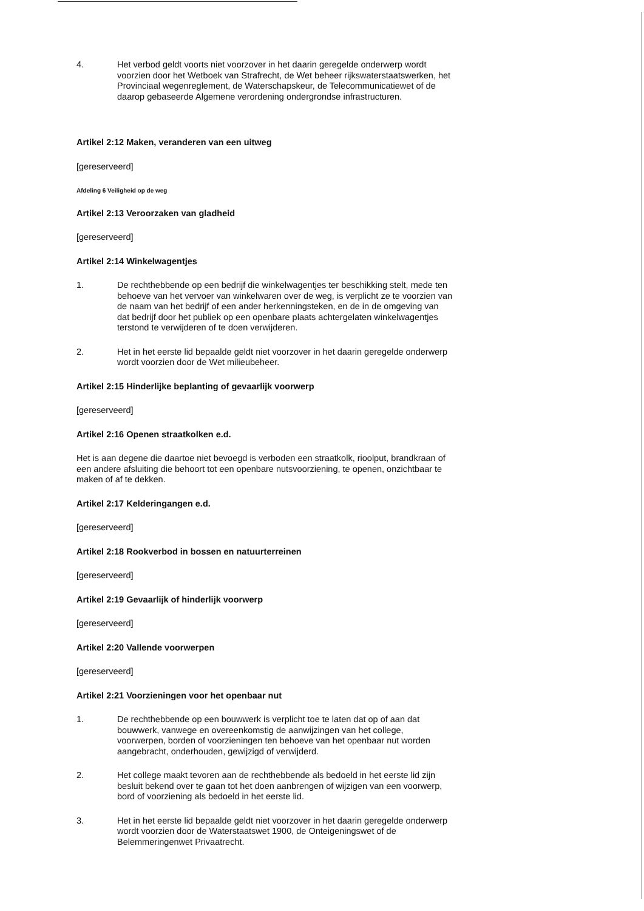4. Het verbod geldt voorts niet voorzover in het daarin geregelde onderwerp wordt voorzien door het Wetboek van Strafrecht, de Wet beheer rijkswaterstaatswerken, het Provinciaal wegenreglement, de Waterschapskeur, de Telecommunicatiewet of de daarop gebaseerde Algemene verordening ondergrondse infrastructuren.
Artikel 2:12 Maken, veranderen van een uitweg
[gereserveerd]
Afdeling 6 Veiligheid op de weg
Artikel 2:13 Veroorzaken van gladheid
[gereserveerd]
Artikel 2:14 Winkelwagentjes
1. De rechthebbende op een bedrijf die winkelwagentjes ter beschikking stelt, mede ten behoeve van het vervoer van winkelwaren over de weg, is verplicht ze te voorzien van de naam van het bedrijf of een ander herkenningsteken, en de in de omgeving van dat bedrijf door het publiek op een openbare plaats achtergelaten winkelwagentjes terstond te verwijderen of te doen verwijderen.
2. Het in het eerste lid bepaalde geldt niet voorzover in het daarin geregelde onderwerp wordt voorzien door de Wet milieubeheer.
Artikel 2:15 Hinderlijke beplanting of gevaarlijk voorwerp
[gereserveerd]
Artikel 2:16 Openen straatkolken e.d.
Het is aan degene die daartoe niet bevoegd is verboden een straatkolk, rioolput, brandkraan of een andere afsluiting die behoort tot een openbare nutsvoorziening, te openen, onzichtbaar te maken of af te dekken.
Artikel 2:17 Kelderingangen e.d.
[gereserveerd]
Artikel 2:18 Rookverbod in bossen en natuurterreinen
[gereserveerd]
Artikel 2:19 Gevaarlijk of hinderlijk voorwerp
[gereserveerd]
Artikel 2:20 Vallende voorwerpen
[gereserveerd]
Artikel 2:21 Voorzieningen voor het openbaar nut
1. De rechthebbende op een bouwwerk is verplicht toe te laten dat op of aan dat bouwwerk, vanwege en overeenkomstig de aanwijzingen van het college, voorwerpen, borden of voorzieningen ten behoeve van het openbaar nut worden aangebracht, onderhouden, gewijzigd of verwijderd.
2. Het college maakt tevoren aan de rechthebbende als bedoeld in het eerste lid zijn besluit bekend over te gaan tot het doen aanbrengen of wijzigen van een voorwerp, bord of voorziening als bedoeld in het eerste lid.
3. Het in het eerste lid bepaalde geldt niet voorzover in het daarin geregelde onderwerp wordt voorzien door de Waterstaatswet 1900, de Onteigeningswet of de Belemmeringenwet Privaatrecht.